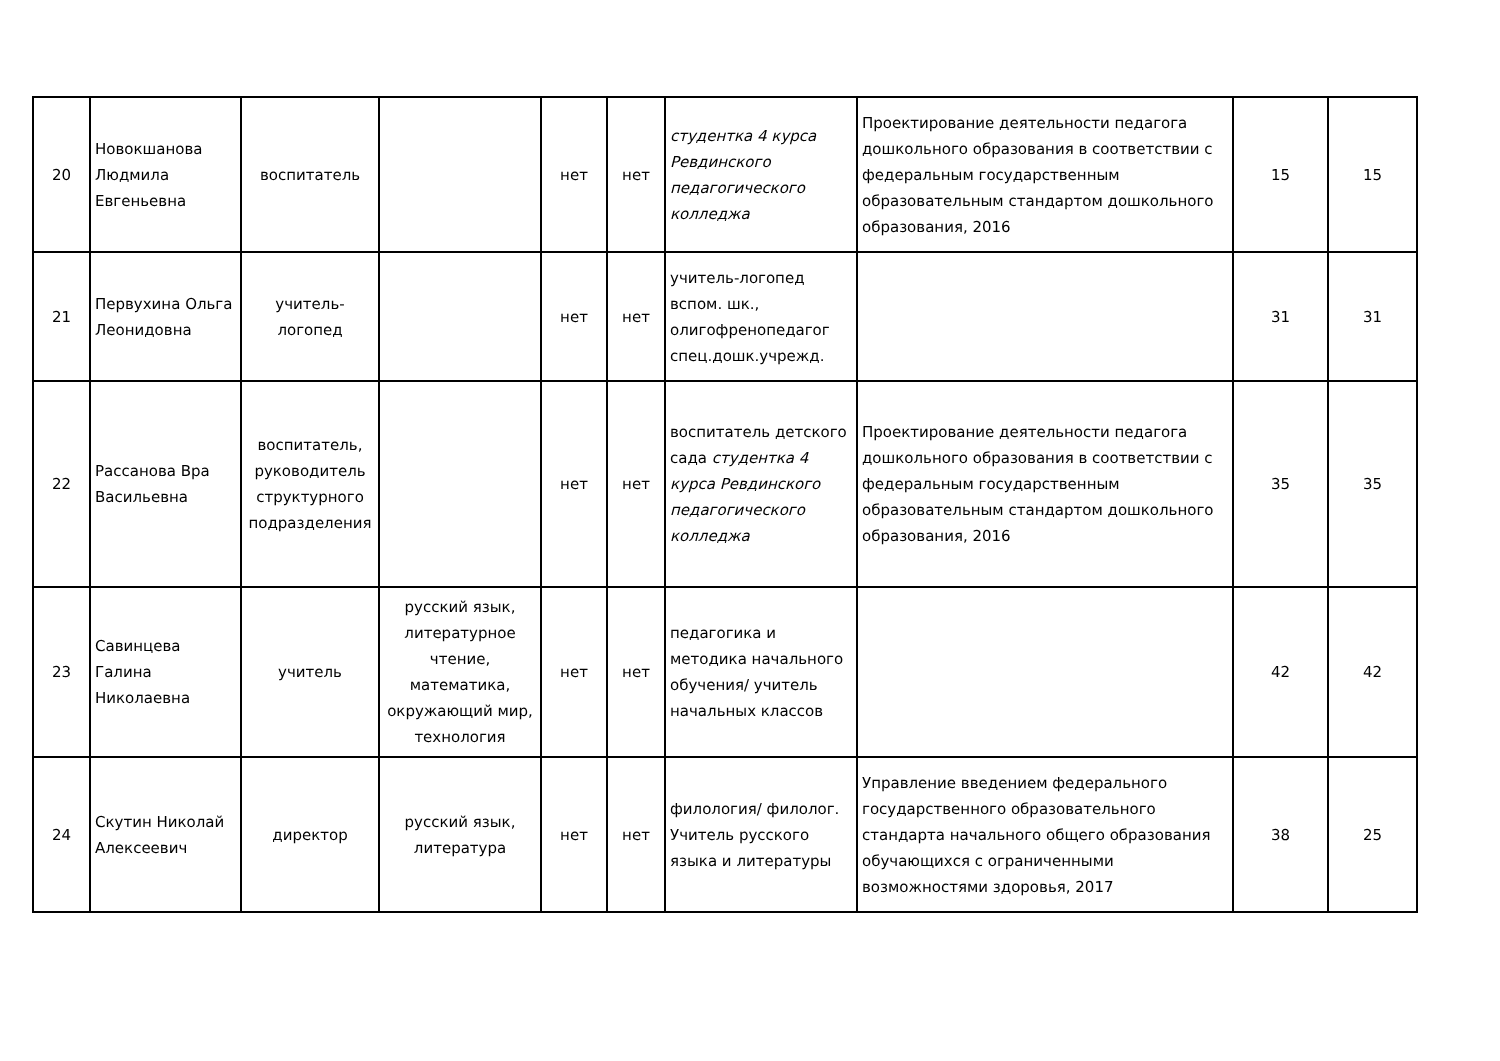| 20 | Новокшанова Людмила Евгеньевна | воспитатель | | нет | нет | студентка 4 курса Ревдинского педагогического колледжа | Проектирование деятельности педагога дошкольного образования в соответствии с федеральным государственным образовательным стандартом дошкольного образования, 2016 | 15 | 15 |
| 21 | Первухина Ольга Леонидовна | учитель-логопед | | нет | нет | учитель-логопед вспом. шк., олигофренопедагог спец.дошк.учрежд. | | 31 | 31 |
| 22 | Рассанова Вра Васильевна | воспитатель, руководитель структурного подразделения | | нет | нет | воспитатель детского сада студентка 4 курса Ревдинского педагогического колледжа | Проектирование деятельности педагога дошкольного образования в соответствии с федеральным государственным образовательным стандартом дошкольного образования, 2016 | 35 | 35 |
| 23 | Савинцева Галина Николаевна | учитель | русский язык, литературное чтение, математика, окружающий мир, технология | нет | нет | педагогика и методика начального обучения/ учитель начальных классов | | 42 | 42 |
| 24 | Скутин Николай Алексеевич | директор | русский язык, литература | нет | нет | филология/ филолог. Учитель русского языка и литературы | Управление введением федерального государственного образовательного стандарта начального общего образования обучающихся с ограниченными возможностями здоровья, 2017 | 38 | 25 |